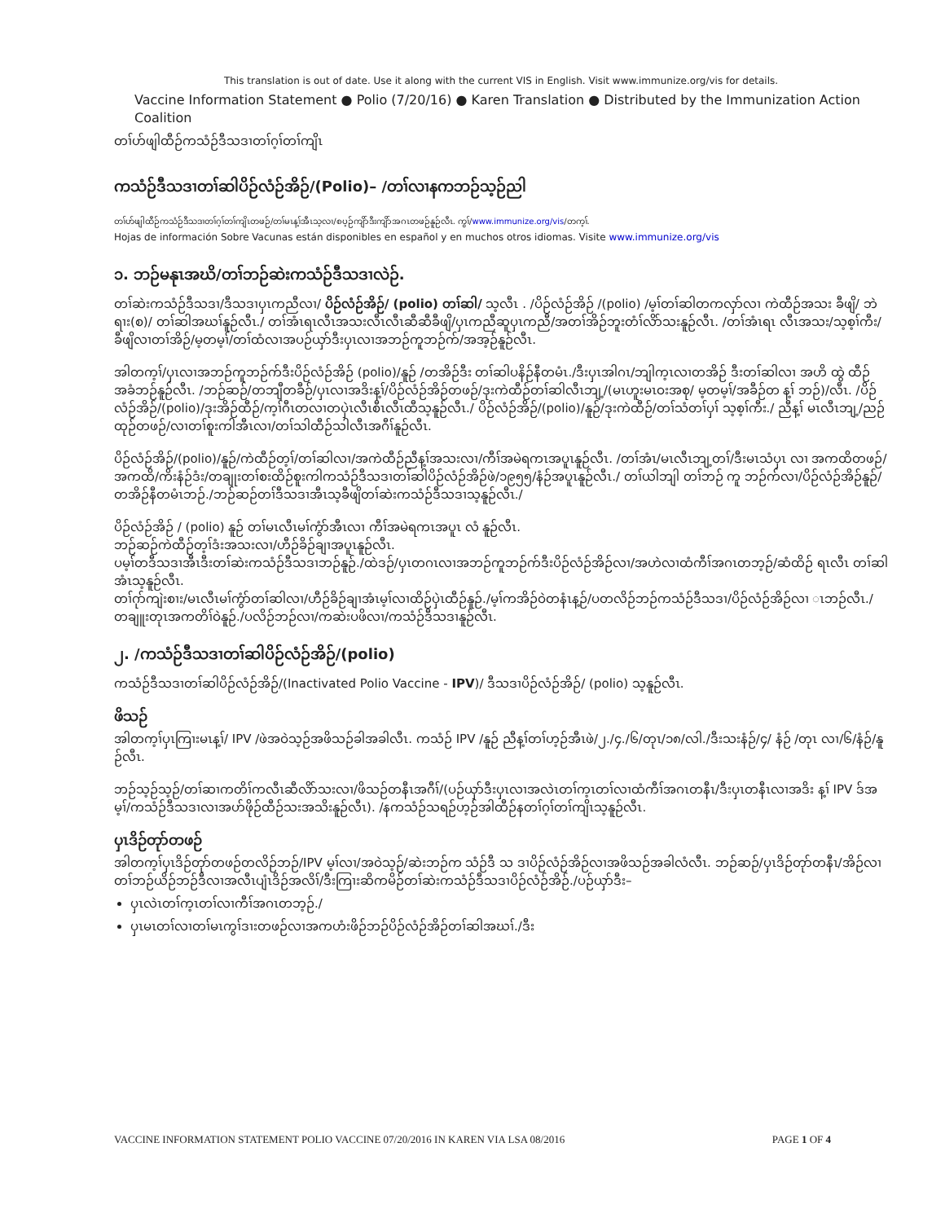This translation is out of date. Use it along with the current VIS in English. Visit www.immunize.org/vis for details.
Vaccine Information Statement ● Polio (7/20/16) ● Karen Translation ● Distributed by the Immunization Action Coalition
တၢ်ဟ်ဖျါထီဉ်ကသံဉ်ဒီသဒၢတၢ်ဂ့ၢ်တၢ်ကျိၤ
ကသံဉ်ဒီသဒၢတၢ်ဆါပိဉ်လံဉ်အိဉ်/(Polio)– /တၢ်လၢနကဘဉ်သ့ဉ်ညါ
တၢ်ဟ်ဖျါထီဉ်ကသံဉ်ဒီသဒၢတၢ်ဂ့ၢ်တၢ်ကျိၤတဖဉ်/တၢ်မၤန့ၢ်အီၤသ့လၢ/စပ့ဉ်ကျိာ်ဒီးကျိာ်အဂၤတဖဉ်နူဉ်လီၤ. ကွၢ်/www.immunize.org/vis/တက့ၢ်.
Hojas de información Sobre Vacunas están disponibles en español y en muchos otros idiomas. Visite www.immunize.org/vis
၁. ဘဉ်မနုၤအဃိ/တၢ်ဘဉ်ဆဲးကသံဉ်ဒီသဒၢလဲဉ်.
တၢ်ဆဲးကသံဉ်ဒီသဒၢ/ဒီသဒၢပှၤကညီလၢ/ ပိဉ်လံဉ်အိဉ်/ (polio) တၢ်ဆါ/ သ့လီၤ . /ပိဉ်လံဉ်အိဉ် /(polio) /မ့ၢ်တၢ်ဆါတကလှာ်လၢ ကဲထီဉ်အသး ခီဖျိ/ ဘဲရၢး(စ)/ တၢ်ဆါအဃၢ်နူဉ်လီၤ./ တၢ်အံၤရၤလီၤအသးလီၤလီၤဆီဆီခီဖျိ/ပှၤကညီဆူပှၤကညီ/အတၢ်အိဉ်ဘူးတံၢ်လိာ်သးနူဉ်လီၤ. /တၢ်အံၤရၤ လီၤအသး/သ့စ့ၢ်ကီး/ခီဖျိလၢတၢ်အိဉ်/မ့တမ့ၢ်/တၢ်ထံလၢအပဉ်ယှာ်ဒီးပှၤလၢအဘဉ်ကူဘဉ်က်/အအ့ဉ်နူဉ်လီၤ.
အါတက့ၢ်/ပှၤလၢအဘဉ်ကူဘဉ်က်ဒီးပိဉ်လံဉ်အိဉ် (polio)/နူဉ် /တအိဉ်ဒီး တၢ်ဆါပနိဉ်နီတမံၤ./ဒီးပှၤအါဂၤ/ဘျါက့ၤလၢတအိဉ် ဒီးတၢ်ဆါလၢ အဟိ ထွဲ ထီဉ်အခံဘဉ်နူဉ်လီၤ. /ဘဉ်ဆဉ်/တဘျီတခီဉ်/ပှၤလၢအဒိးန့ၢ်/ပိဉ်လံဉ်အိဉ်တဖဉ်/ဒုးကဲထီဉ်တၢ်ဆါလီၤဘျ့/(မၤဟူးမၤဝးအစု/ မ့တမ့ၢ်/အခီဉ်တ န့ၢ် ဘဉ်)/လီၤ. /ပိဉ်လံဉ်အိဉ်/(polio)/ဒုးအိဉ်ထီဉ်/က့ၢ်ဂီၤတလၢတပှဲၤလီၤစီၤလီၤထီသ့နူဉ်လီၤ./ ပိဉ်လံဉ်အိဉ်/(polio)/နူဉ်/ဒုးကဲထီဉ်/တၢ်သံတၢ်ပှၢ် သ့စ့ၢ်ကီး./ ညီန့ၢ် မၤလီၤဘျ့/ညဉ်ထုဉ်တဖဉ်/လၢတၢ်စူးကါအီၤလၢ/တၢ်သါထီဉ်သါလီၤအဂီၢ်နူဉ်လီၤ.
ပိဉ်လံဉ်အိဉ်/(polio)/နူဉ်/ကဲထီဉ်တ့ၢ်/တၢ်ဆါလၢ/အကဲထီဉ်ညီန့ၢ်အသးလၢ/ကီၢ်အမဲရကၤအပူၤနူဉ်လီၤ. /တၢ်အံၤ/မၤလီၤဘျ့တၢ်/ဒီးမၤသံပှၤ လၢ အကထိတဖဉ်/အကထိ/ကိးနံဉ်ဒံး/တချုးတၢ်စးထိဉ်စူးကါကသံဉ်ဒီသဒၢတၢ်ဆါပိဉ်လံဉ်အိဉ်ဖဲ/၁၉၅၅/နံဉ်အပူၤနူဉ်လီၤ./ တၢ်ယါဘျါ တၢ်ဘဉ် ကူ ဘဉ်က်လၢ/ပိဉ်လံဉ်အိဉ်နူဉ်/တအိဉ်နီတမံၤဘဉ်./ဘဉ်ဆဉ်တၢ်ဒီသဒၢအီၤသ့ခီဖျိတၢ်ဆဲးကသံဉ်ဒီသဒၢသ့နူဉ်လီၤ./
ပိဉ်လံဉ်အိဉ် / (polio) နူဉ် တၢ်မၤလီၤမၢ်ကွံာ်အီၤလၢ ကီၢ်အမဲရကၤအပူၤ လံ နူဉ်လီၤ.
ဘဉ်ဆဉ်ကဲထီဉ်တ့ၢ်ဒံးအသးလၢ/ဟီဉ်ခိဉ်ချၢအပူၤနူဉ်လီၤ.
ပမ့ၢ်တဒီသဒၢအီၤဒီးတၢ်ဆဲးကသံဉ်ဒီသဒၢဘဉ်နူဉ်./ထဲဒဉ်/ပှၤတဂၤလၢအဘဉ်ကူဘဉ်က်ဒီးပိဉ်လံဉ်အိဉ်လၢ/အဟဲလၢထံကီၢ်အဂၤတဘ့ဉ်/ဆံထိဉ် ရၤလီၤ တၢ်ဆါအံၤသ့နူဉ်လီၤ.
တၢ်ဂုာ်ကျဲးစၢး/မၤလီၤမၢ်ကွံာ်တၢ်ဆါလၢ/ဟီဉ်ခိဉ်ချၢအံၤမ့ၢ်လၢထိဉ်ပှဲၤထီဉ်နူဉ်./မ့ၢ်ကအိဉ်ဝဲတနံၤန့ဉ်/ပတလိဉ်ဘဉ်ကသံဉ်ဒီသဒၢ/ပိဉ်လံဉ်အိဉ်လၢ ၤဘဉ်လီၤ./ တချူးတုၤအကတိၢ်ဝဲနူဉ်./ပလိဉ်ဘဉ်လၢ/ကဆဲးပဖိလၢ/ကသံဉ်ဒီသဒၢနူဉ်လီၤ.
၂. /ကသံဉ်ဒီသဒၢတၢ်ဆါပိဉ်လံဉ်အိဉ်/(polio)
ကသံဉ်ဒီသဒၢတၢ်ဆါပိဉ်လံဉ်အိဉ်/(Inactivated Polio Vaccine - IPV)/ ဒီသဒၢပိဉ်လံဉ်အိဉ်/ (polio) သ့နူဉ်လီၤ.
ဖိသဉ်
အါတက့ၢ်ပှၤကြၢးမၤန့ၢ်/ IPV /ဖဲအဝဲသ့ဉ်အဖိသဉ်ခါအခါလီၤ. ကသံဉ် IPV /နူဉ် ညီန့ၢ်တၢ်ဟ့ဉ်အီၤဖဲ/၂./၄./၆/တုၤ/၁၈/လါ./ဒီးသးနံဉ်/၄/ နံဉ် /တုၤ လၢ/၆/နံဉ်/နူဉ်လီၤ.
ဘဉ်သ့ဉ်သ့ဉ်/တၢ်ဆၢကတိၢ်ကလီၤဆီလိာ်သးလၢ/ဖိသဉ်တနီၤအဂီၢ်/(ပဉ်ယှာ်ဒီးပှၤလၢအလဲၤတၢ်က့ၤတၢ်လၢထံကီၢ်အဂၤတနီၤ/ဒီးပှၤတနီၤလၢအဒိး န့ၢ် IPV ဒ်အမ့ၢ်/ကသံဉ်ဒီသဒၢလၢအဟ်ဖိုဉ်ထီဉ်သးအသိးနူဉ်လီၤ). /နကသံဉ်သရဉ်ဟ့ဉ်အါထီဉ်နတၢ်ဂ့ၢ်တၢ်ကျိၤသ့နူဉ်လီၤ.
ပှၤဒိဉ်တုာ်တဖဉ်
အါတက့ၢ်ပှၤဒိဉ်တုာ်တဖဉ်တလိဉ်ဘဉ်/IPV မ့ၢ်လၢ/အဝဲသ့ဉ်/ဆဲးဘဉ်က သံဉ်ဒီ သ ဒၢပိဉ်လံဉ်အိဉ်လၢအဖိသဉ်အခါလံလီၤ. ဘဉ်ဆဉ်/ပှၤဒိဉ်တုာ်တနီၤ/အိဉ်လၢတၢ်ဘဉ်ယိဉ်ဘဉ်ဒီလၢအလီၤပျံၤဒိဉ်အလိၢ်/ဒီးကြၢးဆိကမိဉ်တၢ်ဆဲးကသံဉ်ဒီသဒၢပိဉ်လံဉ်အိဉ်./ပဉ်ယှာ်ဒီး–
ပှၤလဲၤတၢ်က့ၤတၢ်လၢကီၢ်အဂၤတဘ့ဉ်./
ပှၤမၤတၢ်လၢတၢ်မၤကွၢ်ဒၢးတဖဉ်လၢအကဟံးဖိဉ်ဘဉ်ပိဉ်လံဉ်အိဉ်တၢ်ဆါအဃၢ်./ဒီး
VACCINE INFORMATION STATEMENT POLIO VACCINE 07/20/2016 IN KAREN VIA LSA 08/2016 PAGE 1 OF 4